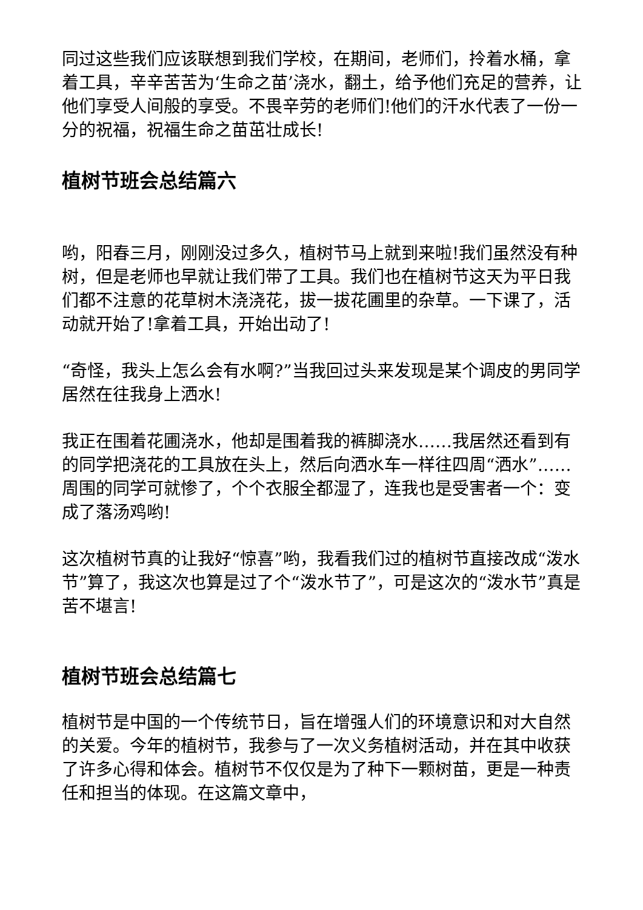同过这些我们应该联想到我们学校，在期间，老师们，拎着水桶，拿着工具，辛辛苦苦为‘生命之苗’浇水，翻土，给予他们充足的营养，让他们享受人间般的享受。不畏辛劳的老师们!他们的汗水代表了一份一分的祝福，祝福生命之苗茁壮成长!
植树节班会总结篇六
哟，阳春三月，刚刚没过多久，植树节马上就到来啦!我们虽然没有种树，但是老师也早就让我们带了工具。我们也在植树节这天为平日我们都不注意的花草树木浇浇花，拔一拔花圃里的杂草。一下课了，活动就开始了!拿着工具，开始出动了!
“奇怪，我头上怎么会有水啊?”当我回过头来发现是某个调皮的男同学居然在往我身上洒水!
我正在围着花圃浇水，他却是围着我的裤脚浇水……我居然还看到有的同学把浇花的工具放在头上，然后向洒水车一样往四周“洒水”……周围的同学可就惨了，个个衣服全都湿了，连我也是受害者一个：变成了落汤鸡哟!
这次植树节真的让我好“惊喜”哟，我看我们过的植树节直接改成“泼水节”算了，我这次也算是过了个“泼水节了”，可是这次的“泼水节”真是苦不堪言!
植树节班会总结篇七
植树节是中国的一个传统节日，旨在增强人们的环境意识和对大自然的关爱。今年的植树节，我参与了一次义务植树活动，并在其中收获了许多心得和体会。植树节不仅仅是为了种下一颗树苗，更是一种责任和担当的体现。在这篇文章中，